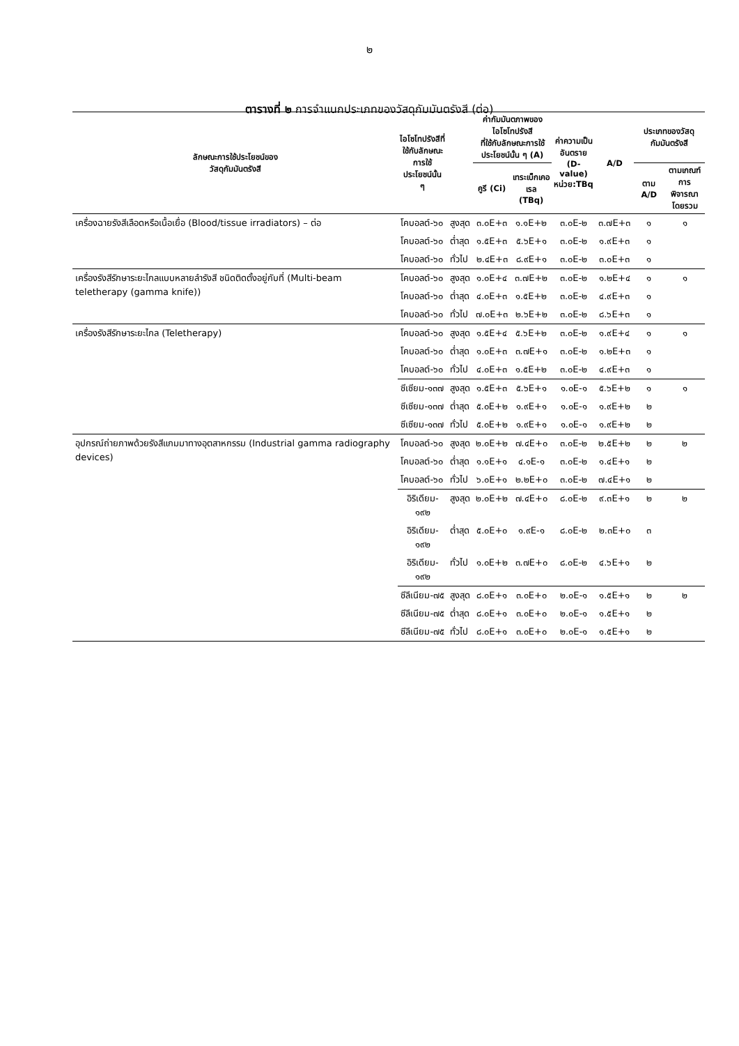๒
ตารางที่ ๒ การจำแนกประเภทของวัสดุกัมมันตรังสี (ต่อ)
| ลักษณะการใช้ประโยชน์ของ วัสดุกัมมันตรังสี | ไอโซโทปรังสีที่ ใช้กับลักษณะ การใช้ ประโยชน์นั้น ๆ | | ค่ากัมมันตภาพของ ไอโซโทปรังสี ที่ใช้กับลักษณะการใช้ ประโยชน์นั้น ๆ (A) | | ค่าความเป็น อันตราย (D-value) หน่วย:TBq | A/D | ประเภทของวัสดุ กัมมันตรังสี | |
| --- | --- | --- | --- | --- | --- | --- | --- | --- |
| | | | คูรี (Ci) | เทระเบ็กเคอ เรล (TBq) | | | ตาม A/D | ตามเกณฑ์ การพิจารณา โดยรวม |
| เครื่องฉายรังสีเลือดหรือเนื้อเยื่อ (Blood/tissue irradiators) – ต่อ | โคบอลต์-๖๐ | สูงสุด | ๓.๐E+๓ | ๑.๑E+๒ | ๓.๐E-๒ | ๓.๗E+๓ | ๑ | ๑ |
| | โคบอลต์-๖๐ | ต่ำสุด | ๑.๕E+๓ | ๕.๖E+๑ | ๓.๐E-๒ | ๑.๙E+๓ | ๑ | |
| | โคบอลต์-๖๐ | ทั่วไป | ๒.๔E+๓ | ๘.๙E+๑ | ๓.๐E-๒ | ๓.๐E+๓ | ๑ | |
| เครื่องรังสีรักษาระยะไกลแบบหลายลำรังสี ชนิดติดตั้งอยู่กับที่ (Multi-beam teletherapy (gamma knife)) | โคบอลต์-๖๐ | สูงสุด | ๑.๐E+๔ | ๓.๗E+๒ | ๓.๐E-๒ | ๑.๒E+๔ | ๑ | ๑ |
| | โคบอลต์-๖๐ | ต่ำสุด | ๔.๐E+๓ | ๑.๕E+๒ | ๓.๐E-๒ | ๔.๙E+๓ | ๑ | |
| | โคบอลต์-๖๐ | ทั่วไป | ๗.๐E+๓ | ๒.๖E+๒ | ๓.๐E-๒ | ๘.๖E+๓ | ๑ | |
| เครื่องรังสีรักษาระยะไกล (Teletherapy) | โคบอลต์-๖๐ | สูงสุด | ๑.๕E+๔ | ๕.๖E+๒ | ๓.๐E-๒ | ๑.๙E+๔ | ๑ | ๑ |
| | โคบอลต์-๖๐ | ต่ำสุด | ๑.๐E+๓ | ๓.๗E+๑ | ๓.๐E-๒ | ๑.๒E+๓ | ๑ | |
| | โคบอลต์-๖๐ | ทั่วไป | ๔.๐E+๓ | ๑.๕E+๒ | ๓.๐E-๒ | ๔.๙E+๓ | ๑ | |
| | ซีเซียม-๑๓๗ | สูงสุด | ๑.๕E+๓ | ๕.๖E+๑ | ๑.๐E-๑ | ๕.๖E+๒ | ๑ | ๑ |
| | ซีเซียม-๑๓๗ | ต่ำสุด | ๕.๐E+๒ | ๑.๙E+๑ | ๑.๐E-๑ | ๑.๙E+๒ | ๒ | |
| | ซีเซียม-๑๓๗ | ทั่วไป | ๕.๐E+๒ | ๑.๙E+๑ | ๑.๐E-๑ | ๑.๙E+๒ | ๒ | |
| อุปกรณ์ถ่ายภาพด้วยรังสีแกมมาทางอุตสาหกรรม (Industrial gamma radiography devices) | โคบอลต์-๖๐ | สูงสุด | ๒.๐E+๒ | ๗.๔E+๐ | ๓.๐E-๒ | ๒.๕E+๒ | ๒ | ๒ |
| | โคบอลต์-๖๐ | ต่ำสุด | ๑.๑E+๑ | ๔.๑E-๑ | ๓.๐E-๒ | ๑.๔E+๑ | ๒ | |
| | โคบอลต์-๖๐ | ทั่วไป | ๖.๐E+๑ | ๒.๒E+๐ | ๓.๐E-๒ | ๗.๔E+๑ | ๒ | |
| | อิริเดียม- ๑๙๒ | สูงสุด | ๒.๐E+๒ | ๗.๔E+๐ | ๘.๐E-๒ | ๙.๓E+๑ | ๒ | ๒ |
| | อิริเดียม- ๑๙๒ | ต่ำสุด | ๕.๐E+๐ | ๑.๙E-๑ | ๘.๐E-๒ | ๒.๓E+๐ | ๓ | |
| | อิริเดียม- ๑๙๒ | ทั่วไป | ๑.๐E+๒ | ๓.๗E+๐ | ๘.๐E-๒ | ๔.๖E+๑ | ๒ | |
| | ซีลีเนียม-๗๕ | สูงสุด | ๘.๐E+๑ | ๓.๐E+๐ | ๒.๐E-๑ | ๑.๕E+๑ | ๒ | ๒ |
| | ซีลีเนียม-๗๕ | ต่ำสุด | ๘.๐E+๑ | ๓.๐E+๐ | ๒.๐E-๑ | ๑.๕E+๑ | ๒ | |
| | ซีลีเนียม-๗๕ | ทั่วไป | ๘.๐E+๑ | ๓.๐E+๐ | ๒.๐E-๑ | ๑.๕E+๑ | ๒ | |